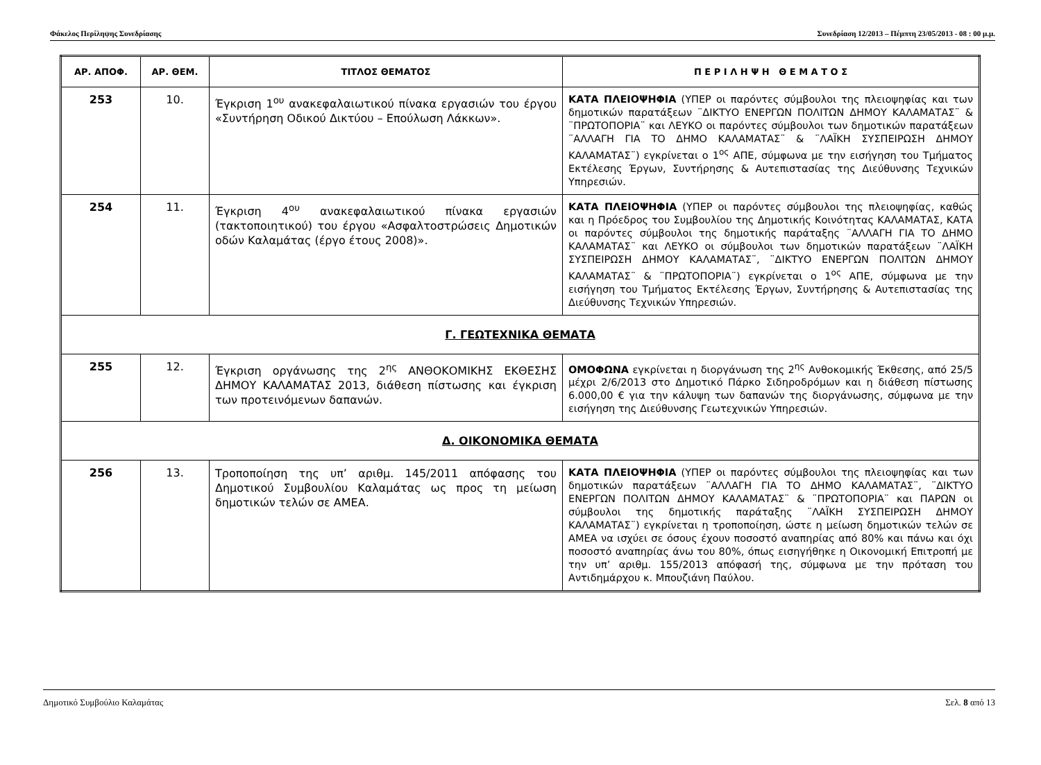Φάκελος Περίληψης Συνεδρίασης Συνεδρίαση 12/2013 – Πέμπτη 23/05/2013 - 08 : 00 μ.μ.
| ΑΡ. ΑΠΟΦ. | ΑΡ. ΘΕΜ. | ΤΙΤΛΟΣ ΘΕΜΑΤΟΣ | Π Ε Ρ Ι Λ Η Ψ Η Θ Ε Μ Α Τ Ο Σ |
| --- | --- | --- | --- |
| 253 | 10. | Έγκριση 1<sup>ου</sup> ανακεφαλαιωτικού πίνακα εργασιών του έργου «Συντήρηση Οδικού Δικτύου – Επούλωση Λάκκων». | ΚΑΤΑ ΠΛΕΙΟΨΗΦΙΑ (ΥΠΕΡ οι παρόντες σύμβουλοι της πλειοψηφίας και των δημοτικών παρατάξεων ¨ΔΙΚΤΥΟ ΕΝΕΡΓΩΝ ΠΟΛΙΤΩΝ ΔΗΜΟΥ ΚΑΛΑΜΑΤΑΣ¨ & ¨ΠΡΩΤΟΠΟΡΙΑ¨ και ΛΕΥΚΟ οι παρόντες σύμβουλοι των δημοτικών παρατάξεων ¨ΑΛΛΑΓΗ ΓΙΑ ΤΟ ΔΗΜΟ ΚΑΛΑΜΑΤΑΣ¨ & ¨ΛΑΪΚΗ ΣΥΣΠΕΙΡΩΣΗ ΔΗΜΟΥ ΚΑΛΑΜΑΤΑΣ¨) εγκρίνεται ο 1<sup>ος</sup> ΑΠΕ, σύμφωνα με την εισήγηση του Τμήματος Εκτέλεσης Έργων, Συντήρησης & Αυτεπιστασίας της Διεύθυνσης Τεχνικών Υπηρεσιών. |
| 254 | 11. | Έγκριση 4<sup>ου</sup> ανακεφαλαιωτικού πίνακα εργασιών (τακτοποιητικού) του έργου «Ασφαλτοστρώσεις Δημοτικών οδών Καλαμάτας (έργο έτους 2008)». | ΚΑΤΑ ΠΛΕΙΟΨΗΦΙΑ (ΥΠΕΡ οι παρόντες σύμβουλοι της πλειοψηφίας, καθώς και η Πρόεδρος του Συμβουλίου της Δημοτικής Κοινότητας ΚΑΛΑΜΑΤΑΣ, ΚΑΤΑ οι παρόντες σύμβουλοι της δημοτικής παράταξης ¨ΑΛΛΑΓΗ ΓΙΑ ΤΟ ΔΗΜΟ ΚΑΛΑΜΑΤΑΣ¨ και ΛΕΥΚΟ οι σύμβουλοι των δημοτικών παρατάξεων ¨ΛΑΪΚΗ ΣΥΣΠΕΙΡΩΣΗ ΔΗΜΟΥ ΚΑΛΑΜΑΤΑΣ¨, ¨ΔΙΚΤΥΟ ΕΝΕΡΓΩΝ ΠΟΛΙΤΩΝ ΔΗΜΟΥ ΚΑΛΑΜΑΤΑΣ¨ & ¨ΠΡΩΤΟΠΟΡΙΑ¨) εγκρίνεται ο 1<sup>ος</sup> ΑΠΕ, σύμφωνα με την εισήγηση του Τμήματος Εκτέλεσης Έργων, Συντήρησης & Αυτεπιστασίας της Διεύθυνσης Τεχνικών Υπηρεσιών. |
| Γ. ΓΕΩΤΕΧΝΙΚΑ ΘΕΜΑΤΑ | | | |
| 255 | 12. | Έγκριση οργάνωσης της 2<sup>ης</sup> ΑΝΘΟΚΟΜΙΚΗΣ ΕΚΘΕΣΗΣ ΔΗΜΟΥ ΚΑΛΑΜΑΤΑΣ 2013, διάθεση πίστωσης και έγκριση των προτεινόμενων δαπανών. | ΟΜΟΦΩΝΑ εγκρίνεται η διοργάνωση της 2<sup>ης</sup> Ανθοκομικής Έκθεσης, από 25/5 μέχρι 2/6/2013 στο Δημοτικό Πάρκο Σιδηροδρόμων και η διάθεση πίστωσης 6.000,00 € για την κάλυψη των δαπανών της διοργάνωσης, σύμφωνα με την εισήγηση της Διεύθυνσης Γεωτεχνικών Υπηρεσιών. |
| Δ. ΟΙΚΟΝΟΜΙΚΑ ΘΕΜΑΤΑ | | | |
| 256 | 13. | Τροποποίηση της υπ’ αριθμ. 145/2011 απόφασης του Δημοτικού Συμβουλίου Καλαμάτας ως προς τη μείωση δημοτικών τελών σε ΑΜΕΑ. | ΚΑΤΑ ΠΛΕΙΟΨΗΦΙΑ (ΥΠΕΡ οι παρόντες σύμβουλοι της πλειοψηφίας και των δημοτικών παρατάξεων ¨ΑΛΛΑΓΗ ΓΙΑ ΤΟ ΔΗΜΟ ΚΑΛΑΜΑΤΑΣ¨, ¨ΔΙΚΤΥΟ ΕΝΕΡΓΩΝ ΠΟΛΙΤΩΝ ΔΗΜΟΥ ΚΑΛΑΜΑΤΑΣ¨ & ¨ΠΡΩΤΟΠΟΡΙΑ¨ και ΠΑΡΩΝ οι σύμβουλοι της δημοτικής παράταξης ¨ΛΑΪΚΗ ΣΥΣΠΕΙΡΩΣΗ ΔΗΜΟΥ ΚΑΛΑΜΑΤΑΣ¨) εγκρίνεται η τροποποίηση, ώστε η μείωση δημοτικών τελών σε ΑΜΕΑ να ισχύει σε όσους έχουν ποσοστό αναπηρίας από 80% και πάνω και όχι ποσοστό αναπηρίας άνω του 80%, όπως εισηγήθηκε η Οικονομική Επιτροπή με την υπ’ αριθμ. 155/2013 απόφασή της, σύμφωνα με την πρόταση του Αντιδημάρχου κ. Μπουζιάνη Παύλου. |
Δημοτικό Συμβούλιο Καλαμάτας Σελ. 8 από 13